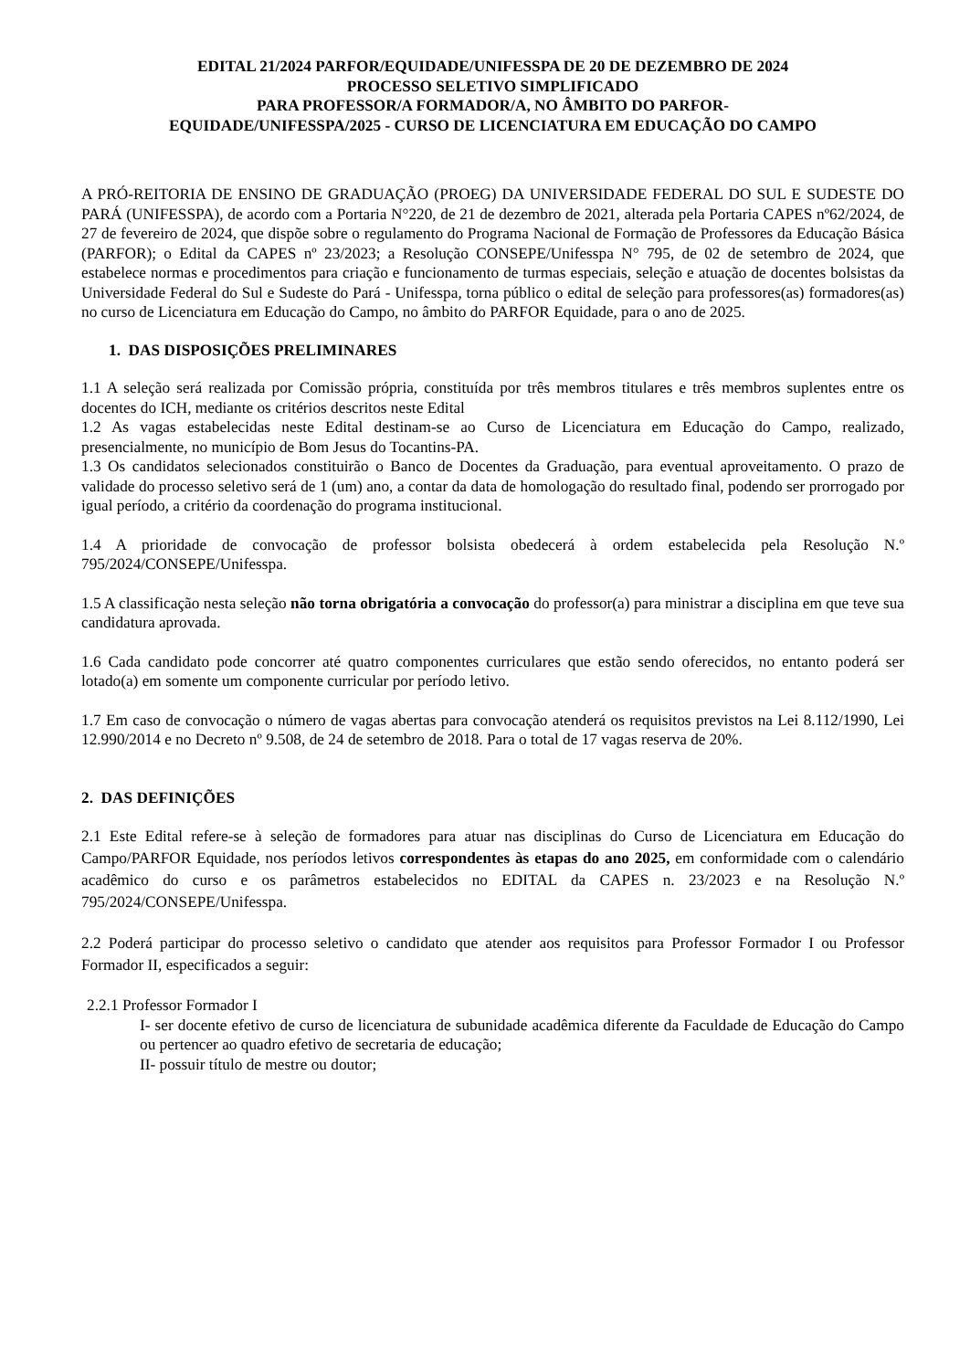EDITAL 21/2024 PARFOR/EQUIDADE/UNIFESSPA DE 20 DE DEZEMBRO DE 2024
PROCESSO SELETIVO SIMPLIFICADO
PARA PROFESSOR/A FORMADOR/A, NO ÂMBITO DO PARFOR-
EQUIDADE/UNIFESSPA/2025 - CURSO DE LICENCIATURA EM EDUCAÇÃO DO CAMPO
A PRÓ-REITORIA DE ENSINO DE GRADUAÇÃO (PROEG) DA UNIVERSIDADE FEDERAL DO SUL E SUDESTE DO PARÁ (UNIFESSPA), de acordo com a Portaria N°220, de 21 de dezembro de 2021, alterada pela Portaria CAPES nº62/2024, de 27 de fevereiro de 2024, que dispõe sobre o regulamento do Programa Nacional de Formação de Professores da Educação Básica (PARFOR); o Edital da CAPES nº 23/2023; a Resolução CONSEPE/Unifesspa N° 795, de 02 de setembro de 2024, que estabelece normas e procedimentos para criação e funcionamento de turmas especiais, seleção e atuação de docentes bolsistas da Universidade Federal do Sul e Sudeste do Pará - Unifesspa, torna público o edital de seleção para professores(as) formadores(as) no curso de Licenciatura em Educação do Campo, no âmbito do PARFOR Equidade, para o ano de 2025.
1. DAS DISPOSIÇÕES PRELIMINARES
1.1 A seleção será realizada por Comissão própria, constituída por três membros titulares e três membros suplentes entre os docentes do ICH, mediante os critérios descritos neste Edital
1.2 As vagas estabelecidas neste Edital destinam-se ao Curso de Licenciatura em Educação do Campo, realizado, presencialmente, no município de Bom Jesus do Tocantins-PA.
1.3 Os candidatos selecionados constituirão o Banco de Docentes da Graduação, para eventual aproveitamento. O prazo de validade do processo seletivo será de 1 (um) ano, a contar da data de homologação do resultado final, podendo ser prorrogado por igual período, a critério da coordenação do programa institucional.
1.4 A prioridade de convocação de professor bolsista obedecerá à ordem estabelecida pela Resolução N.º 795/2024/CONSEPE/Unifesspa.
1.5 A classificação nesta seleção não torna obrigatória a convocação do professor(a) para ministrar a disciplina em que teve sua candidatura aprovada.
1.6 Cada candidato pode concorrer até quatro componentes curriculares que estão sendo oferecidos, no entanto poderá ser lotado(a) em somente um componente curricular por período letivo.
1.7 Em caso de convocação o número de vagas abertas para convocação atenderá os requisitos previstos na Lei 8.112/1990, Lei 12.990/2014 e no Decreto nº 9.508, de 24 de setembro de 2018. Para o total de 17 vagas reserva de 20%.
2. DAS DEFINIÇÕES
2.1 Este Edital refere-se à seleção de formadores para atuar nas disciplinas do Curso de Licenciatura em Educação do Campo/PARFOR Equidade, nos períodos letivos correspondentes às etapas do ano 2025, em conformidade com o calendário acadêmico do curso e os parâmetros estabelecidos no EDITAL da CAPES n. 23/2023 e na Resolução N.º 795/2024/CONSEPE/Unifesspa.
2.2 Poderá participar do processo seletivo o candidato que atender aos requisitos para Professor Formador I ou Professor Formador II, especificados a seguir:
2.2.1 Professor Formador I
I- ser docente efetivo de curso de licenciatura de subunidade acadêmica diferente da Faculdade de Educação do Campo ou pertencer ao quadro efetivo de secretaria de educação;
II- possuir título de mestre ou doutor;